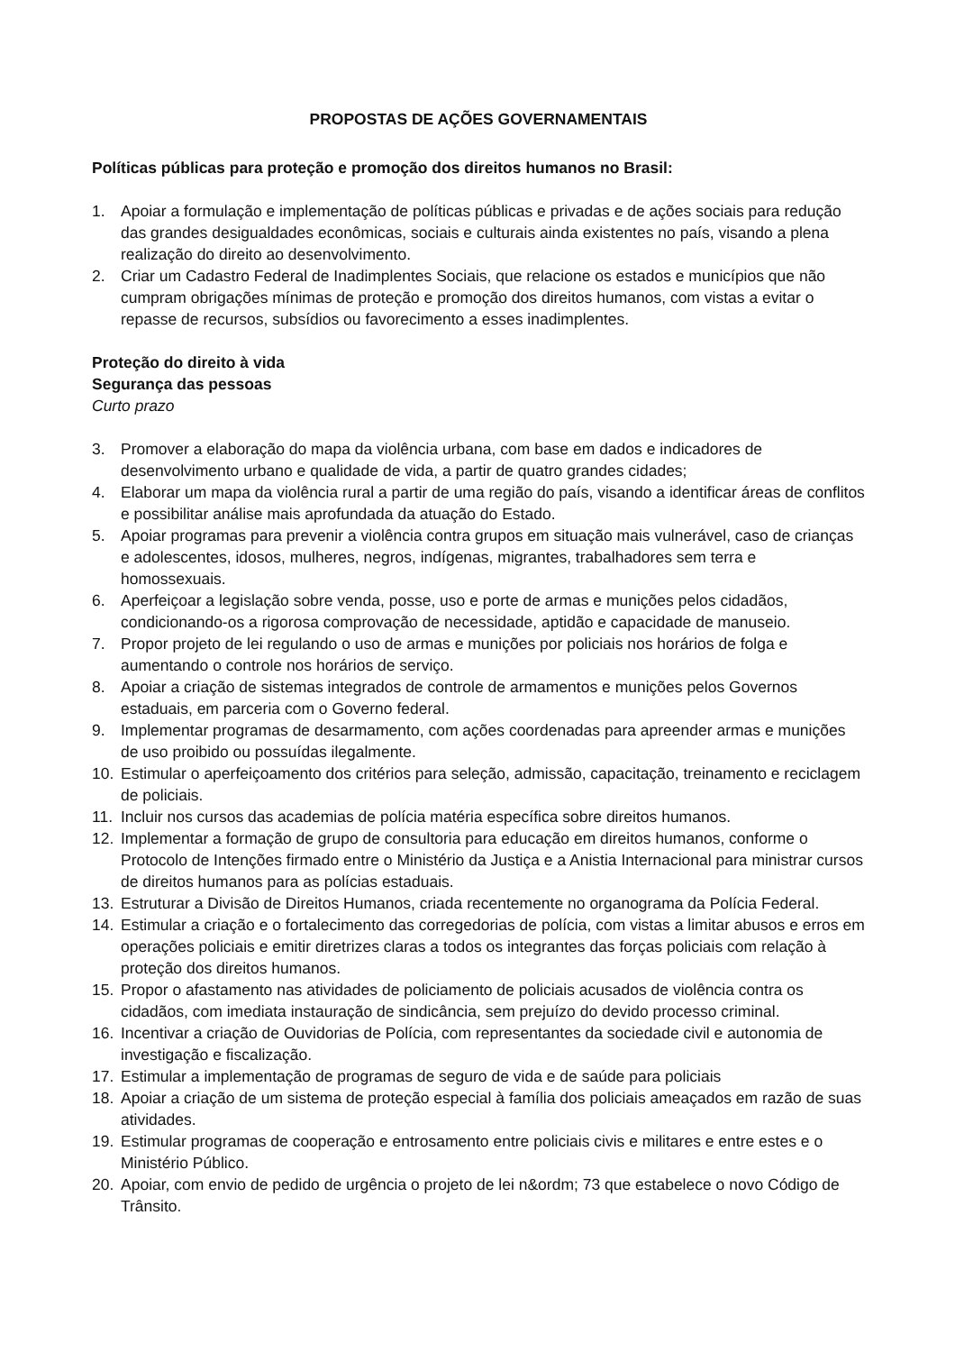PROPOSTAS DE AÇÕES GOVERNAMENTAIS
Políticas públicas para proteção e promoção dos direitos humanos no Brasil:
1. Apoiar a formulação e implementação de políticas públicas e privadas e de ações sociais para redução das grandes desigualdades econômicas, sociais e culturais ainda existentes no país, visando a plena realização do direito ao desenvolvimento.
2. Criar um Cadastro Federal de Inadimplentes Sociais, que relacione os estados e municípios que não cumpram obrigações mínimas de proteção e promoção dos direitos humanos, com vistas a evitar o repasse de recursos, subsídios ou favorecimento a esses inadimplentes.
Proteção do direito à vida
Segurança das pessoas
Curto prazo
3. Promover a elaboração do mapa da violência urbana, com base em dados e indicadores de desenvolvimento urbano e qualidade de vida, a partir de quatro grandes cidades;
4. Elaborar um mapa da violência rural a partir de uma região do país, visando a identificar áreas de conflitos e possibilitar análise mais aprofundada da atuação do Estado.
5. Apoiar programas para prevenir a violência contra grupos em situação mais vulnerável, caso de crianças e adolescentes, idosos, mulheres, negros, indígenas, migrantes, trabalhadores sem terra e homossexuais.
6. Aperfeiçoar a legislação sobre venda, posse, uso e porte de armas e munições pelos cidadãos, condicionando-os a rigorosa comprovação de necessidade, aptidão e capacidade de manuseio.
7. Propor projeto de lei regulando o uso de armas e munições por policiais nos horários de folga e aumentando o controle nos horários de serviço.
8. Apoiar a criação de sistemas integrados de controle de armamentos e munições pelos Governos estaduais, em parceria com o Governo federal.
9. Implementar programas de desarmamento, com ações coordenadas para apreender armas e munições de uso proibido ou possuídas ilegalmente.
10. Estimular o aperfeiçoamento dos critérios para seleção, admissão, capacitação, treinamento e reciclagem de policiais.
11. Incluir nos cursos das academias de polícia matéria específica sobre direitos humanos.
12. Implementar a formação de grupo de consultoria para educação em direitos humanos, conforme o Protocolo de Intenções firmado entre o Ministério da Justiça e a Anistia Internacional para ministrar cursos de direitos humanos para as polícias estaduais.
13. Estruturar a Divisão de Direitos Humanos, criada recentemente no organograma da Polícia Federal.
14. Estimular a criação e o fortalecimento das corregedorias de polícia, com vistas a limitar abusos e erros em operações policiais e emitir diretrizes claras a todos os integrantes das forças policiais com relação à proteção dos direitos humanos.
15. Propor o afastamento nas atividades de policiamento de policiais acusados de violência contra os cidadãos, com imediata instauração de sindicância, sem prejuízo do devido processo criminal.
16. Incentivar a criação de Ouvidorias de Polícia, com representantes da sociedade civil e autonomia de investigação e fiscalização.
17. Estimular a implementação de programas de seguro de vida e de saúde para policiais
18. Apoiar a criação de um sistema de proteção especial à família dos policiais ameaçados em razão de suas atividades.
19. Estimular programas de cooperação e entrosamento entre policiais civis e militares e entre estes e o Ministério Público.
20. Apoiar, com envio de pedido de urgência o projeto de lei n&ordm; 73 que estabelece o novo Código de Trânsito.